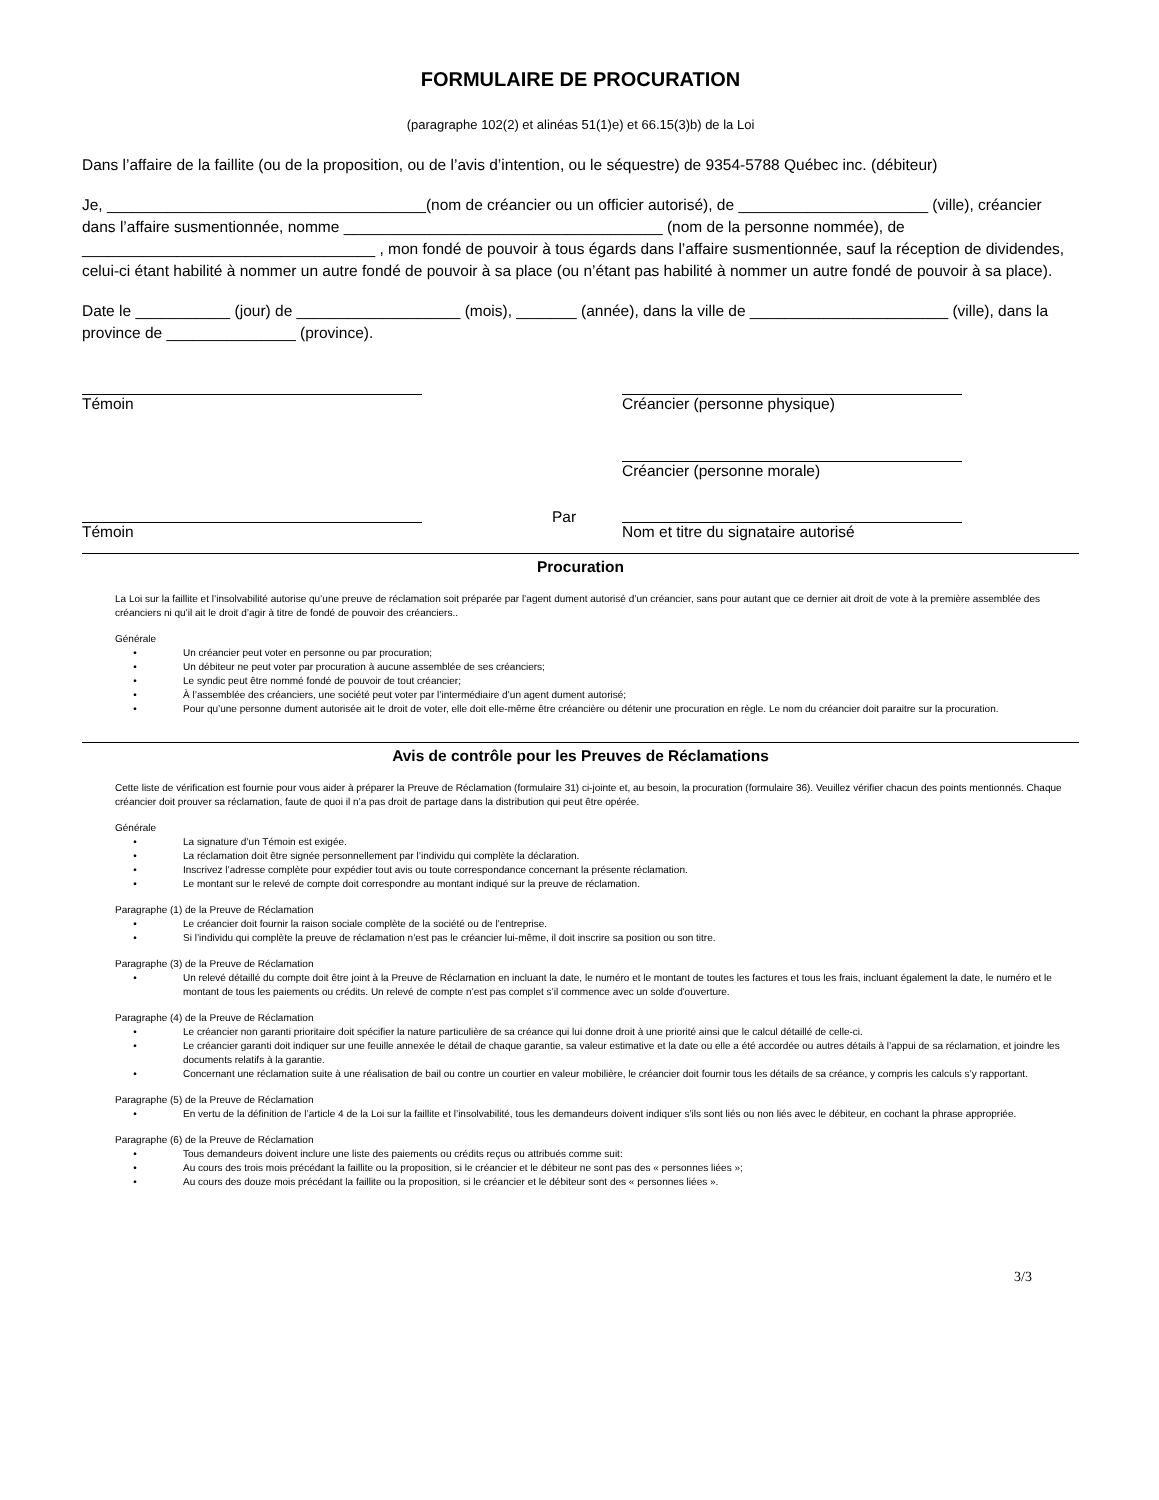FORMULAIRE DE PROCURATION
(paragraphe 102(2) et alinéas 51(1)e) et 66.15(3)b) de la Loi
Dans l’affaire de la faillite (ou de la proposition, ou de l’avis d’intention, ou le séquestre) de 9354-5788 Québec inc. (débiteur)
Je, _____________________________________(nom de créancier ou un officier autorisé), de ______________________ (ville), créancier dans l’affaire susmentionnée, nomme _____________________________________ (nom de la personne nommée), de __________________________________ , mon fondé de pouvoir à tous égards dans l’affaire susmentionnée, sauf la réception de dividendes, celui-ci étant habilité à nommer un autre fondé de pouvoir à sa place (ou n’étant pas habilité à nommer un autre fondé de pouvoir à sa place).
Date le ___________ (jour) de ___________________ (mois), _______ (année), dans la ville de _______________________ (ville), dans la province de _______________ (province).
Témoin Créancier (personne physique)
Créancier (personne morale)
Témoin
Par
Nom et titre du signataire autorisé
Procuration
La Loi sur la faillite et l’insolvabilité autorise qu’une preuve de réclamation soit préparée par l’agent dument autorisé d’un créancier, sans pour autant que ce dernier ait droit de vote à la première assemblée des créanciers ni qu’il ait le droit d’agir à titre de fondé de pouvoir des créanciers..
Générale
• Un créancier peut voter en personne ou par procuration;
• Un débiteur ne peut voter par procuration à aucune assemblée de ses créanciers;
• Le syndic peut être nommé fondé de pouvoir de tout créancier;
• À l’assemblée des créanciers, une société peut voter par l’intermédiaire d’un agent dument autorisé;
• Pour qu’une personne dument autorisée ait le droit de voter, elle doit elle-même être créancière ou détenir une procuration en règle. Le nom du créancier doit paraitre sur la procuration.
Avis de contrôle pour les Preuves de Réclamations
Cette liste de vérification est fournie pour vous aider à préparer la Preuve de Réclamation (formulaire 31) ci-jointe et, au besoin, la procuration (formulaire 36). Veuillez vérifier chacun des points mentionnés. Chaque créancier doit prouver sa réclamation, faute de quoi il n’a pas droit de partage dans la distribution qui peut être opérée.
Générale
• La signature d’un Témoin est exigée.
• La réclamation doit être signée personnellement par l’individu qui complète la déclaration.
• Inscrivez l’adresse complète pour expédier tout avis ou toute correspondance concernant la présente réclamation.
• Le montant sur le relevé de compte doit correspondre au montant indiqué sur la preuve de réclamation.
Paragraphe (1) de la Preuve de Réclamation
• Le créancier doit fournir la raison sociale complète de la société ou de l’entreprise.
• Si l’individu qui complète la preuve de réclamation n’est pas le créancier lui-même, il doit inscrire sa position ou son titre.
Paragraphe (3) de la Preuve de Réclamation
• Un relevé détaillé du compte doit être joint à la Preuve de Réclamation en incluant la date, le numéro et le montant de toutes les factures et tous les frais, incluant également la date, le numéro et le montant de tous les paiements ou crédits. Un relevé de compte n’est pas complet s’il commence avec un solde d'ouverture.
Paragraphe (4) de la Preuve de Réclamation
• Le créancier non garanti prioritaire doit spécifier la nature particulière de sa créance qui lui donne droit à une priorité ainsi que le calcul détaillé de celle-ci.
• Le créancier garanti doit indiquer sur une feuille annexée le détail de chaque garantie, sa valeur estimative et la date ou elle a été accordée ou autres détails à l’appui de sa réclamation, et joindre les documents relatifs à la garantie.
• Concernant une réclamation suite à une réalisation de bail ou contre un courtier en valeur mobilière, le créancier doit fournir tous les détails de sa créance, y compris les calculs s’y rapportant.
Paragraphe (5) de la Preuve de Réclamation
• En vertu de la définition de l’article 4 de la Loi sur la faillite et l’insolvabilité, tous les demandeurs doivent indiquer s’ils sont liés ou non liés avec le débiteur, en cochant la phrase appropriée.
Paragraphe (6) de la Preuve de Réclamation
• Tous demandeurs doivent inclure une liste des paiements ou crédits reçus ou attribués comme suit:
• Au cours des trois mois précédant la faillite ou la proposition, si le créancier et le débiteur ne sont pas des « personnes liées »;
• Au cours des douze mois précédant la faillite ou la proposition, si le créancier et le débiteur sont des « personnes liées ».
3/3